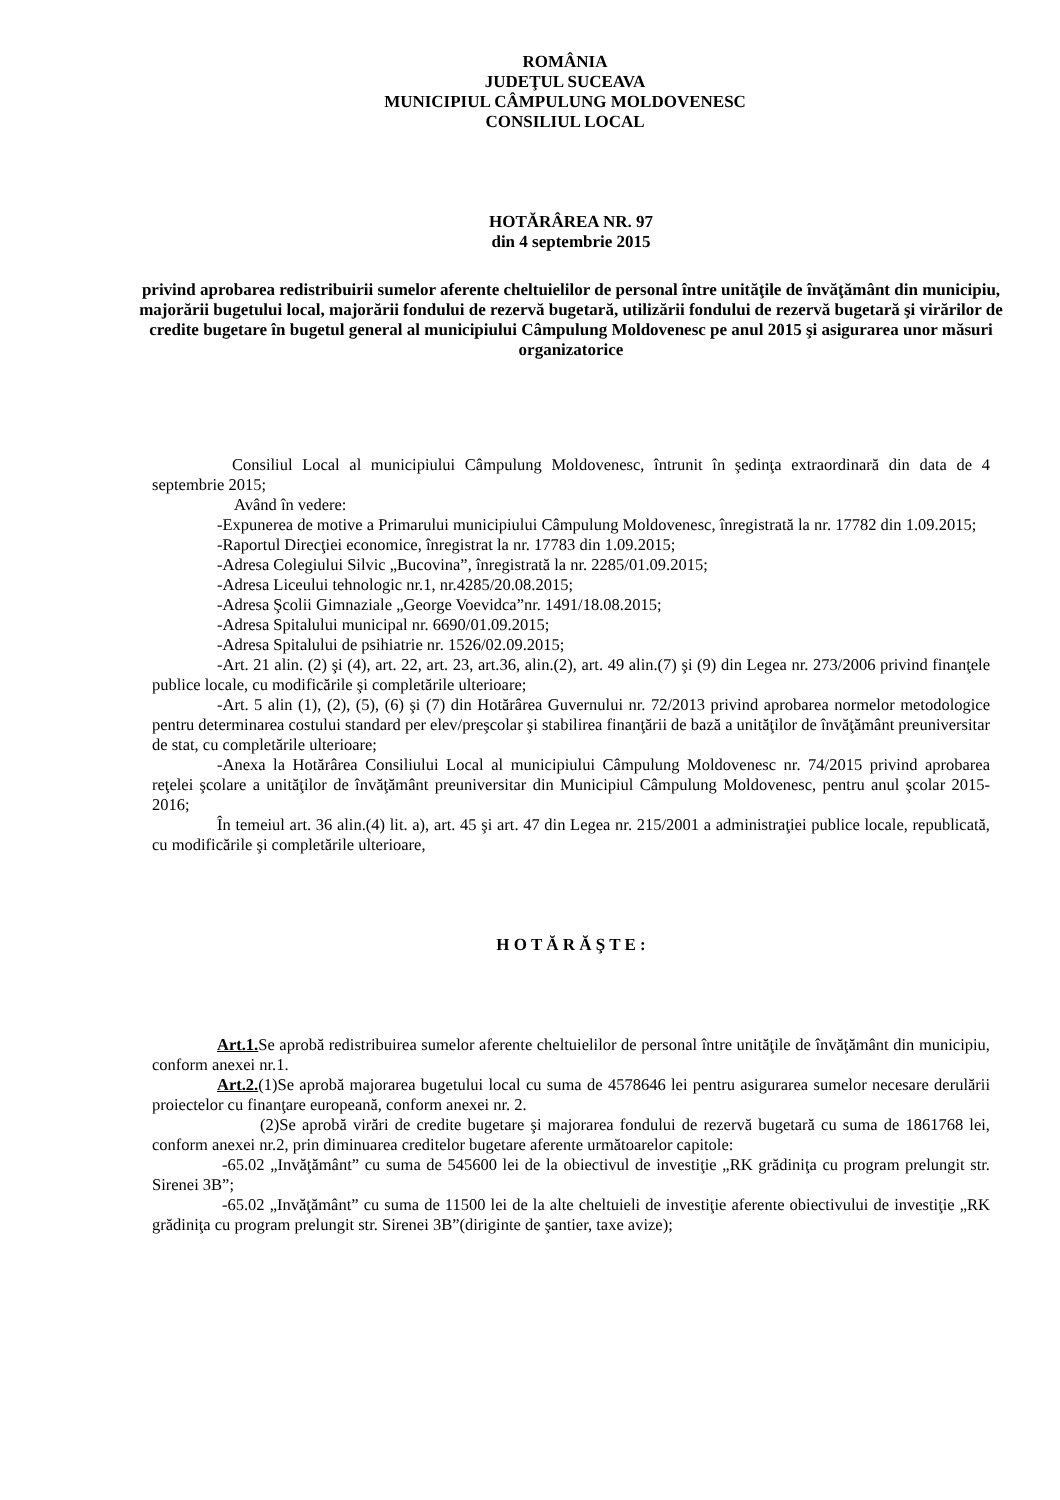ROMÂNIA
JUDEŢUL SUCEAVA
MUNICIPIUL CÂMPULUNG MOLDOVENESC
CONSILIUL LOCAL
HOTĂRÂREA NR. 97
din 4 septembrie 2015
privind aprobarea redistribuirii sumelor aferente cheltuielilor de personal între unităţile de învăţământ din municipiu, majorării bugetului local, majorării fondului de rezervă bugetară, utilizării fondului de rezervă bugetară şi virărilor de credite bugetare în bugetul general al municipiului Câmpulung Moldovenesc pe anul 2015 şi asigurarea unor măsuri organizatorice
Consiliul Local al municipiului Câmpulung Moldovenesc, întrunit în şedinţa extraordinară din data de 4 septembrie 2015;
Având în vedere:
-Expunerea de motive a Primarului municipiului Câmpulung Moldovenesc, înregistrată la nr. 17782 din 1.09.2015;
-Raportul Direcţiei economice, înregistrat la nr. 17783 din 1.09.2015;
-Adresa Colegiului Silvic „Bucovina”, înregistrată la nr. 2285/01.09.2015;
-Adresa Liceului tehnologic nr.1, nr.4285/20.08.2015;
-Adresa Şcolii Gimnaziale „George Voevidca”nr. 1491/18.08.2015;
-Adresa Spitalului municipal nr. 6690/01.09.2015;
-Adresa Spitalului de psihiatrie nr. 1526/02.09.2015;
-Art. 21 alin. (2) şi (4), art. 22, art. 23, art.36, alin.(2), art. 49 alin.(7) şi (9) din Legea nr. 273/2006 privind finanţele publice locale, cu modificările şi completările ulterioare;
-Art. 5 alin (1), (2), (5), (6) şi (7) din Hotărârea Guvernului nr. 72/2013 privind aprobarea normelor metodologice pentru determinarea costului standard per elev/preşcolar şi stabilirea finanţării de bază a unităţilor de învăţământ preuniversitar de stat, cu completările ulterioare;
-Anexa la Hotărârea Consiliului Local al municipiului Câmpulung Moldovenesc nr. 74/2015 privind aprobarea reţelei şcolare a unităţilor de învăţământ preuniversitar din Municipiul Câmpulung Moldovenesc, pentru anul şcolar 2015-2016;
În temeiul art. 36 alin.(4) lit. a), art. 45 şi art. 47 din Legea nr. 215/2001 a administraţiei publice locale, republicată, cu modificările şi completările ulterioare,
H O T Ă R Ă Ş T E :
Art.1. Se aprobă redistribuirea sumelor aferente cheltuielilor de personal între unităţile de învăţământ din municipiu, conform anexei nr.1.
Art.2.(1)Se aprobă majorarea bugetului local cu suma de 4578646 lei pentru asigurarea sumelor necesare derulării proiectelor cu finanţare europeană, conform anexei nr. 2.
(2)Se aprobă virări de credite bugetare şi majorarea fondului de rezervă bugetară cu suma de 1861768 lei, conform anexei nr.2, prin diminuarea creditelor bugetare aferente următoarelor capitole:
-65.02 „Invăţământ” cu suma de 545600 lei de la obiectivul de investiţie „RK grădiniţa cu program prelungit str. Sirenei 3B”;
-65.02 „Invăţământ” cu suma de 11500 lei de la alte cheltuieli de investiţie aferente obiectivului de investiţie „RK grădiniţa cu program prelungit str. Sirenei 3B”(diriginte de şantier, taxe avize);